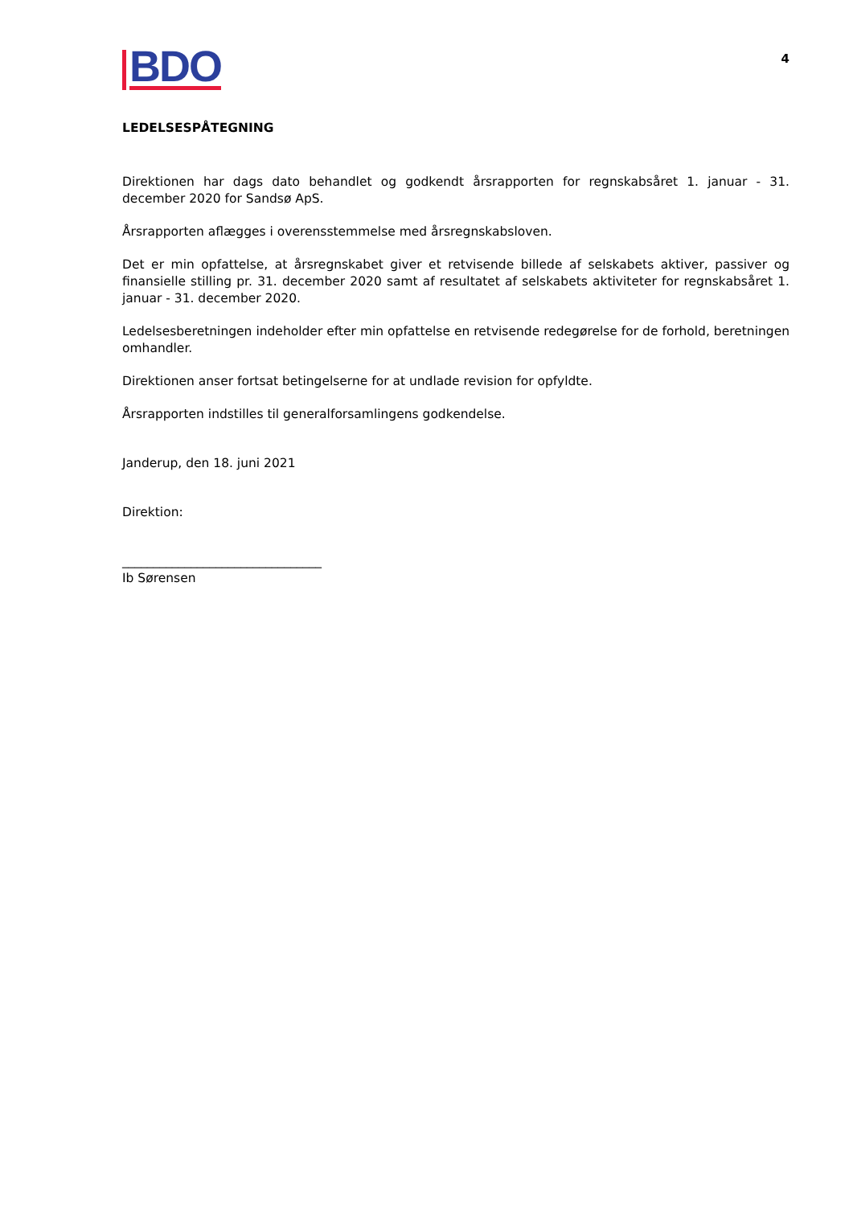BDO
4
LEDELSESPÅTEGNING
Direktionen har dags dato behandlet og godkendt årsrapporten for regnskabsåret 1. januar - 31. december 2020 for Sandsø ApS.
Årsrapporten aflægges i overensstemmelse med årsregnskabsloven.
Det er min opfattelse, at årsregnskabet giver et retvisende billede af selskabets aktiver, passiver og finansielle stilling pr. 31. december 2020 samt af resultatet af selskabets aktiviteter for regnskabsåret 1. januar - 31. december 2020.
Ledelsesberetningen indeholder efter min opfattelse en retvisende redegørelse for de forhold, beretningen omhandler.
Direktionen anser fortsat betingelserne for at undlade revision for opfyldte.
Årsrapporten indstilles til generalforsamlingens godkendelse.
Janderup, den 18. juni 2021
Direktion:
________________________________
Ib Sørensen